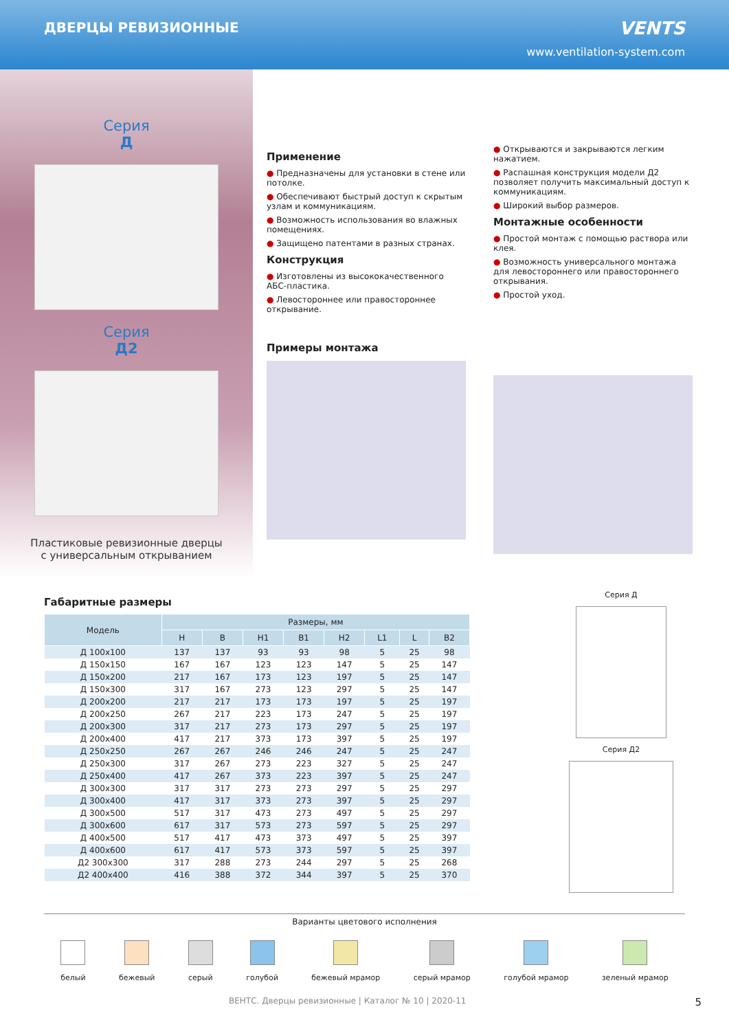ДВЕРЦЫ РЕВИЗИОННЫЕ
VENTS
www.ventilation-system.com
Серия
Д
Серия
Д2
Пластиковые ревизионные дверцы
с универсальным открыванием
Применение
● Предназначены для установки в стене или потолке.
● Обеспечивают быстрый доступ к скрытым узлам и коммуникациям.
● Возможность использования во влажных помещениях.
● Защищено патентами в разных странах.
Конструкция
● Изготовлены из высококачественного АБС-пластика.
● Левостороннее или правостороннее открывание.
Примеры монтажа
● Открываются и закрываются легким нажатием.
● Распашная конструкция модели Д2 позволяет получить максимальный доступ к коммуникациям.
● Широкий выбор размеров.
Монтажные особенности
● Простой монтаж с помощью раствора или клея.
● Возможность универсального монтажа для левостороннего или правостороннего открывания.
● Простой уход.
Габаритные размеры
| Модель | Размеры, мм | | | | | | | |
| --- | --- | --- | --- | --- | --- | --- | --- | --- |
| | H | B | H1 | B1 | H2 | L1 | L | B2 |
| Д 100x100 | 137 | 137 | 93 | 93 | 98 | 5 | 25 | 98 |
| Д 150x150 | 167 | 167 | 123 | 123 | 147 | 5 | 25 | 147 |
| Д 150x200 | 217 | 167 | 173 | 123 | 197 | 5 | 25 | 147 |
| Д 150x300 | 317 | 167 | 273 | 123 | 297 | 5 | 25 | 147 |
| Д 200x200 | 217 | 217 | 173 | 173 | 197 | 5 | 25 | 197 |
| Д 200x250 | 267 | 217 | 223 | 173 | 247 | 5 | 25 | 197 |
| Д 200x300 | 317 | 217 | 273 | 173 | 297 | 5 | 25 | 197 |
| Д 200x400 | 417 | 217 | 373 | 173 | 397 | 5 | 25 | 197 |
| Д 250x250 | 267 | 267 | 246 | 246 | 247 | 5 | 25 | 247 |
| Д 250x300 | 317 | 267 | 273 | 223 | 327 | 5 | 25 | 247 |
| Д 250x400 | 417 | 267 | 373 | 223 | 397 | 5 | 25 | 247 |
| Д 300x300 | 317 | 317 | 273 | 273 | 297 | 5 | 25 | 297 |
| Д 300x400 | 417 | 317 | 373 | 273 | 397 | 5 | 25 | 297 |
| Д 300x500 | 517 | 317 | 473 | 273 | 497 | 5 | 25 | 297 |
| Д 300x600 | 617 | 317 | 573 | 273 | 597 | 5 | 25 | 297 |
| Д 400x500 | 517 | 417 | 473 | 373 | 497 | 5 | 25 | 397 |
| Д 400x600 | 617 | 417 | 573 | 373 | 597 | 5 | 25 | 397 |
| Д2 300x300 | 317 | 288 | 273 | 244 | 297 | 5 | 25 | 268 |
| Д2 400x400 | 416 | 388 | 372 | 344 | 397 | 5 | 25 | 370 |
Серия Д
Серия Д2
Варианты цветового исполнения
белый бежевый серый голубой бежевый мрамор серый мрамор голубой мрамор зеленый мрамор
ВЕНТС. Дверцы ревизионные | Каталог № 10 | 2020-11 5